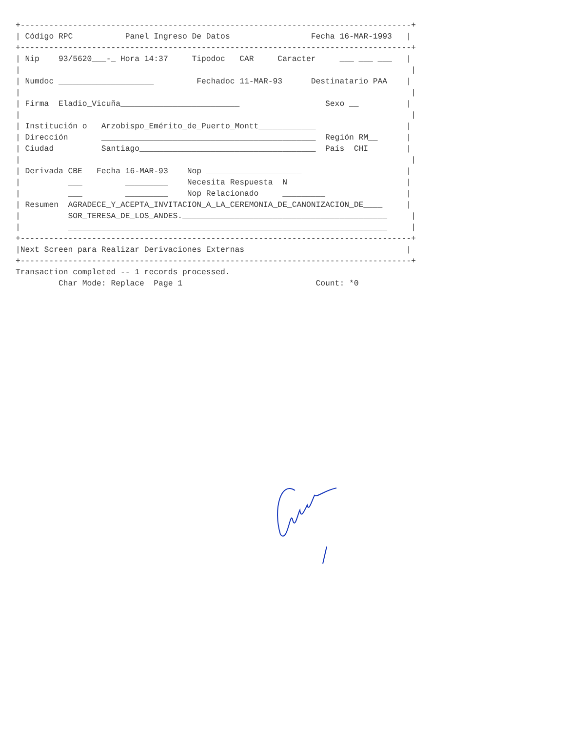+----------------------------------------------------------------------------------+
| Código RPC           Panel Ingreso De Datos                 Fecha 16-MAR-1993   |
+----------------------------------------------------------------------------------+
| Nip    93/5620___-_ Hora 14:37     Tipodoc   CAR     Caracter     ___ ___ ___   |
|                                                                                  |
| Numdoc ____________________         Fechadoc 11-MAR-93      Destinatario PAA    |
|                                                                                  |
| Firma  Eladio_Vicuña_________________________                  Sexo __          |
|                                                                                  |
| Institución o   Arzobispo_Emérito_de_Puerto_Montt____________                   |
| Dirección       _____________________________________________  Región RM__      |
| Ciudad          Santiago_____________________________________  País  CHI        |
|                                                                                  |
| Derivada CBE   Fecha 16-MAR-93    Nop ____________________                      |
|          ___         _________    Necesita Respuesta  N                         |
|          ___         _________    Nop Relacionado     _________                 |
| Resumen  AGRADECE_Y_ACEPTA_INVITACION_A_LA_CEREMONIA_DE_CANONIZACION_DE____     |
|          SOR_TERESA_DE_LOS_ANDES.___________________________________________     |
|          ___________________________________________________________________     |
+----------------------------------------------------------------------------------+
|Next Screen para Realizar Derivaciones Externas                                  |
+----------------------------------------------------------------------------------+
Transaction_completed_--_1_records_processed.____________________________________
         Char Mode: Replace  Page 1                            Count: *0